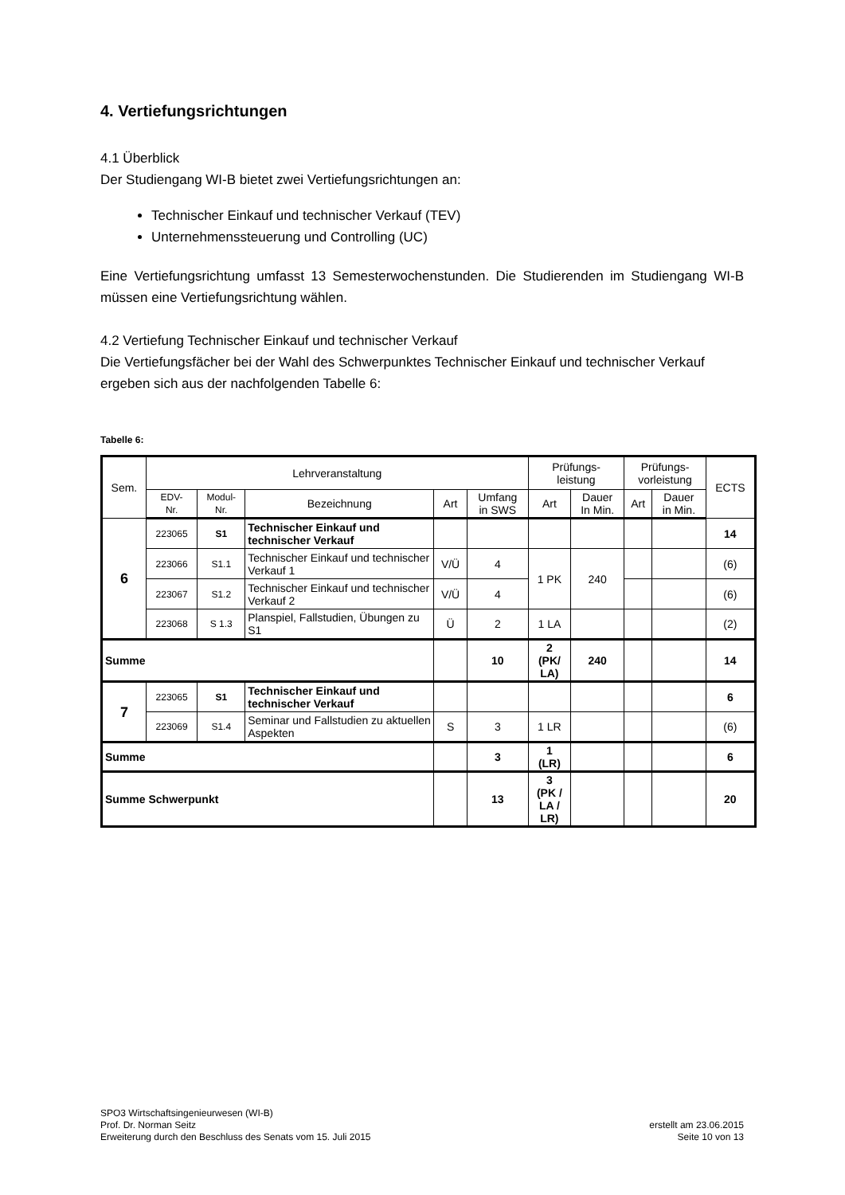4. Vertiefungsrichtungen
4.1 Überblick
Der Studiengang WI-B bietet zwei Vertiefungsrichtungen an:
Technischer Einkauf und technischer Verkauf (TEV)
Unternehmenssteuerung und Controlling (UC)
Eine Vertiefungsrichtung umfasst 13 Semesterwochenstunden. Die Studierenden im Studiengang WI-B müssen eine Vertiefungsrichtung wählen.
4.2 Vertiefung Technischer Einkauf und technischer Verkauf
Die Vertiefungsfächer bei der Wahl des Schwerpunktes Technischer Einkauf und technischer Verkauf ergeben sich aus der nachfolgenden Tabelle 6:
Tabelle 6:
| Sem. | Lehrveranstaltung | | | | | Prüfungs- leistung | | Prüfungs- vorleistung | | ECTS |
| --- | --- | --- | --- | --- | --- | --- | --- | --- | --- | --- |
| | EDV- Nr. | Modul- Nr. | Bezeichnung | Art | Umfang in SWS | Art | Dauer In Min. | Art | Dauer in Min. | |
| 6 | 223065 | S1 | Technischer Einkauf und technischer Verkauf | | | | | | | 14 |
| | 223066 | S1.1 | Technischer Einkauf und technischer Verkauf 1 | V/Ü | 4 | 1 PK | 240 | | | (6) |
| | 223067 | S1.2 | Technischer Einkauf und technischer Verkauf 2 | V/Ü | 4 | | | | | (6) |
| | 223068 | S 1.3 | Planspiel, Fallstudien, Übungen zu S1 | Ü | 2 | 1 LA | | | | (2) |
| Summe | | | | | 10 | 2 (PK/ LA) | 240 | | | 14 |
| 7 | 223065 | S1 | Technischer Einkauf und technischer Verkauf | | | | | | | 6 |
| | 223069 | S1.4 | Seminar und Fallstudien zu aktuellen Aspekten | S | 3 | 1 LR | | | | (6) |
| Summe | | | | | 3 | 1 (LR) | | | | 6 |
| Summe Schwerpunkt | | | | | 13 | 3 (PK / LA / LR) | | | | 20 |
SPO3 Wirtschaftsingenieurwesen (WI-B)
Prof. Dr. Norman Seitz
Erweiterung durch den Beschluss des Senats vom 15. Juli 2015
erstellt am 23.06.2015
Seite 10 von 13